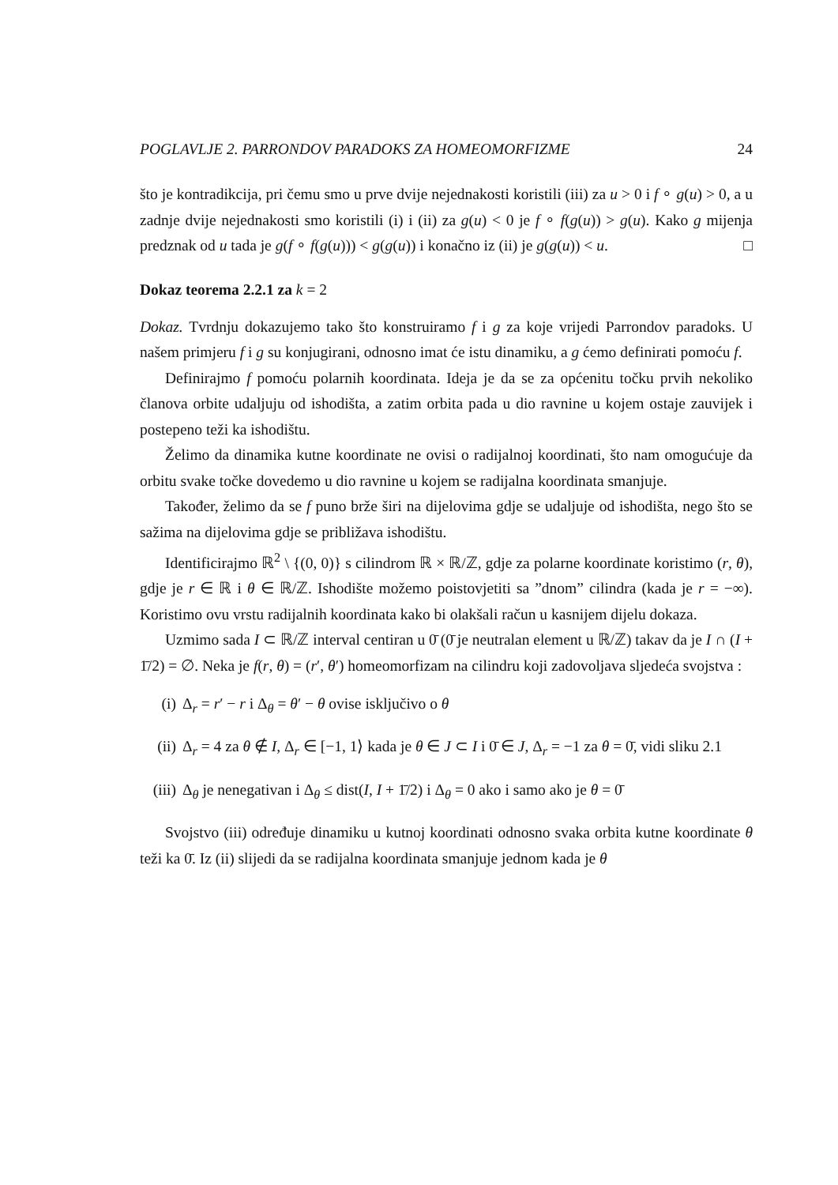POGLAVLJE 2. PARRONDOV PARADOKS ZA HOMEOMORFIZME 24
što je kontradikcija, pri čemu smo u prve dvije nejednakosti koristili (iii) za u > 0 i f ∘ g(u) > 0, a u zadnje dvije nejednakosti smo koristili (i) i (ii) za g(u) < 0 je f ∘ f(g(u)) > g(u). Kako g mijenja predznak od u tada je g(f ∘ f(g(u))) < g(g(u)) i konačno iz (ii) je g(g(u)) < u. □
Dokaz teorema 2.2.1 za k = 2
Dokaz. Tvrdnju dokazujemo tako što konstruiramo f i g za koje vrijedi Parrondov paradoks. U našem primjeru f i g su konjugirani, odnosno imat će istu dinamiku, a g ćemo definirati pomoću f.
Definirajmo f pomoću polarnih koordinata. Ideja je da se za općenitu točku prvih nekoliko članova orbite udaljuju od ishodišta, a zatim orbita pada u dio ravnine u kojem ostaje zauvijek i postepeno teži ka ishodištu.
Želimo da dinamika kutne koordinate ne ovisi o radijalnoj koordinati, što nam omogućuje da orbitu svake točke dovedemo u dio ravnine u kojem se radijalna koordinata smanjuje.
Također, želimo da se f puno brže širi na dijelovima gdje se udaljuje od ishodišta, nego što se sažima na dijelovima gdje se približava ishodištu.
Identificirajmo ℝ<sup>2</sup> \ {(0, 0)} s cilindrom ℝ × ℝ/ℤ, gdje za polarne koordinate koristimo (r, θ), gdje je r ∈ ℝ i θ ∈ ℝ/ℤ. Ishodište možemo poistovjetiti sa ”dnom” cilindra (kada je r = −∞). Koristimo ovu vrstu radijalnih koordinata kako bi olakšali račun u kasnijem dijelu dokaza.
Uzmimo sada I ⊂ ℝ/ℤ interval centiran u 0̄ (0̄ je neutralan element u ℝ/ℤ) takav da je I ∩ (I + 1̄/2) = ∅. Neka je f(r, θ) = (r′, θ′) homeomorfizam na cilindru koji zadovoljava sljedeća svojstva :
(i) Δ<sub>r</sub> = r′ − r i Δ<sub>θ</sub> = θ′ − θ ovise isključivo o θ
(ii) Δ<sub>r</sub> = 4 za θ ∉ I, Δ<sub>r</sub> ∈ [−1, 1⟩ kada je θ ∈ J ⊂ I i 0̄ ∈ J, Δ<sub>r</sub> = −1 za θ = 0̄, vidi sliku 2.1
(iii) Δ<sub>θ</sub> je nenegativan i Δ<sub>θ</sub> ≤ dist(I, I + 1̄/2) i Δ<sub>θ</sub> = 0 ako i samo ako je θ = 0̄
Svojstvo (iii) određuje dinamiku u kutnoj koordinati odnosno svaka orbita kutne koordinate θ teži ka 0̄. Iz (ii) slijedi da se radijalna koordinata smanjuje jednom kada je θ